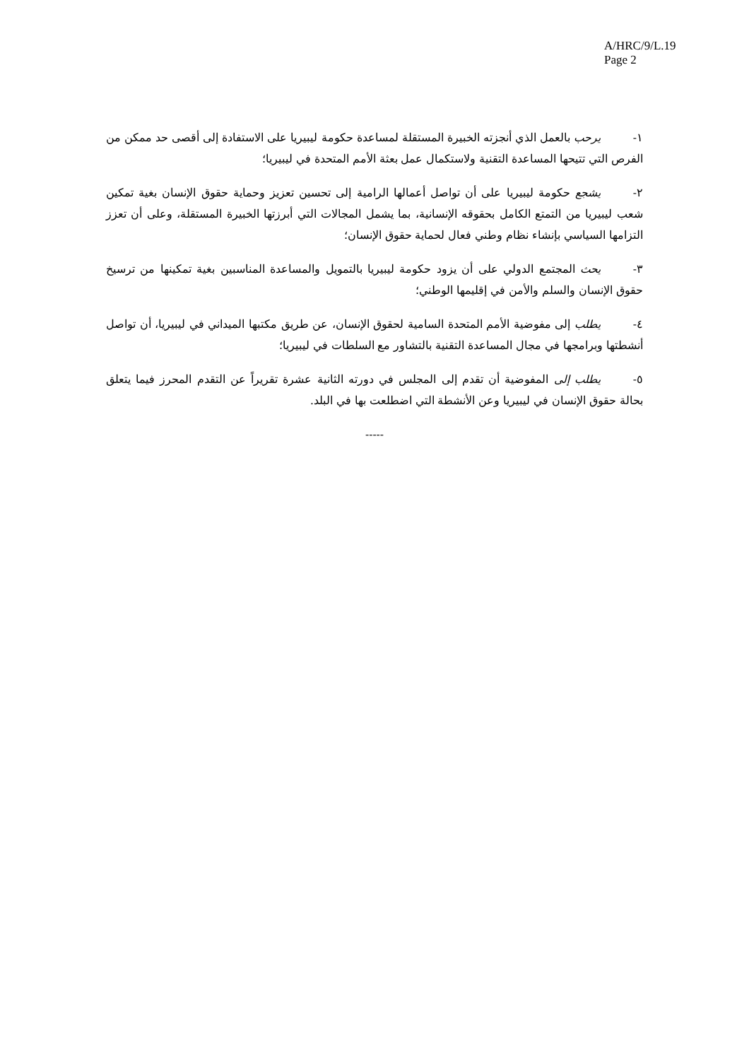A/HRC/9/L.19
Page 2
١- يرحب بالعمل الذي أنجزته الخبيرة المستقلة لمساعدة حكومة ليبيريا على الاستفادة إلى أقصى حد ممكن من الفرص التي تتيحها المساعدة التقنية ولاستكمال عمل بعثة الأمم المتحدة في ليبيريا؛
٢- يشجع حكومة ليبيريا على أن تواصل أعمالها الرامية إلى تحسين تعزيز وحماية حقوق الإنسان بغية تمكين شعب ليبيريا من التمتع الكامل بحقوقه الإنسانية، بما يشمل المجالات التي أبرزتها الخبيرة المستقلة، وعلى أن تعزز التزامها السياسي بإنشاء نظام وطني فعال لحماية حقوق الإنسان؛
٣- يحث المجتمع الدولي على أن يزود حكومة ليبيريا بالتمويل والمساعدة المناسبين بغية تمكينها من ترسيخ حقوق الإنسان والسلم والأمن في إقليمها الوطني؛
٤- يطلب إلى مفوضية الأمم المتحدة السامية لحقوق الإنسان، عن طريق مكتبها الميداني في ليبيريا، أن تواصل أنشطتها وبرامجها في مجال المساعدة التقنية بالتشاور مع السلطات في ليبيريا؛
٥- يطلب إلى المفوضية أن تقدم إلى المجلس في دورته الثانية عشرة تقريراً عن التقدم المحرز فيما يتعلق بحالة حقوق الإنسان في ليبيريا وعن الأنشطة التي اضطلعت بها في البلد.
-----